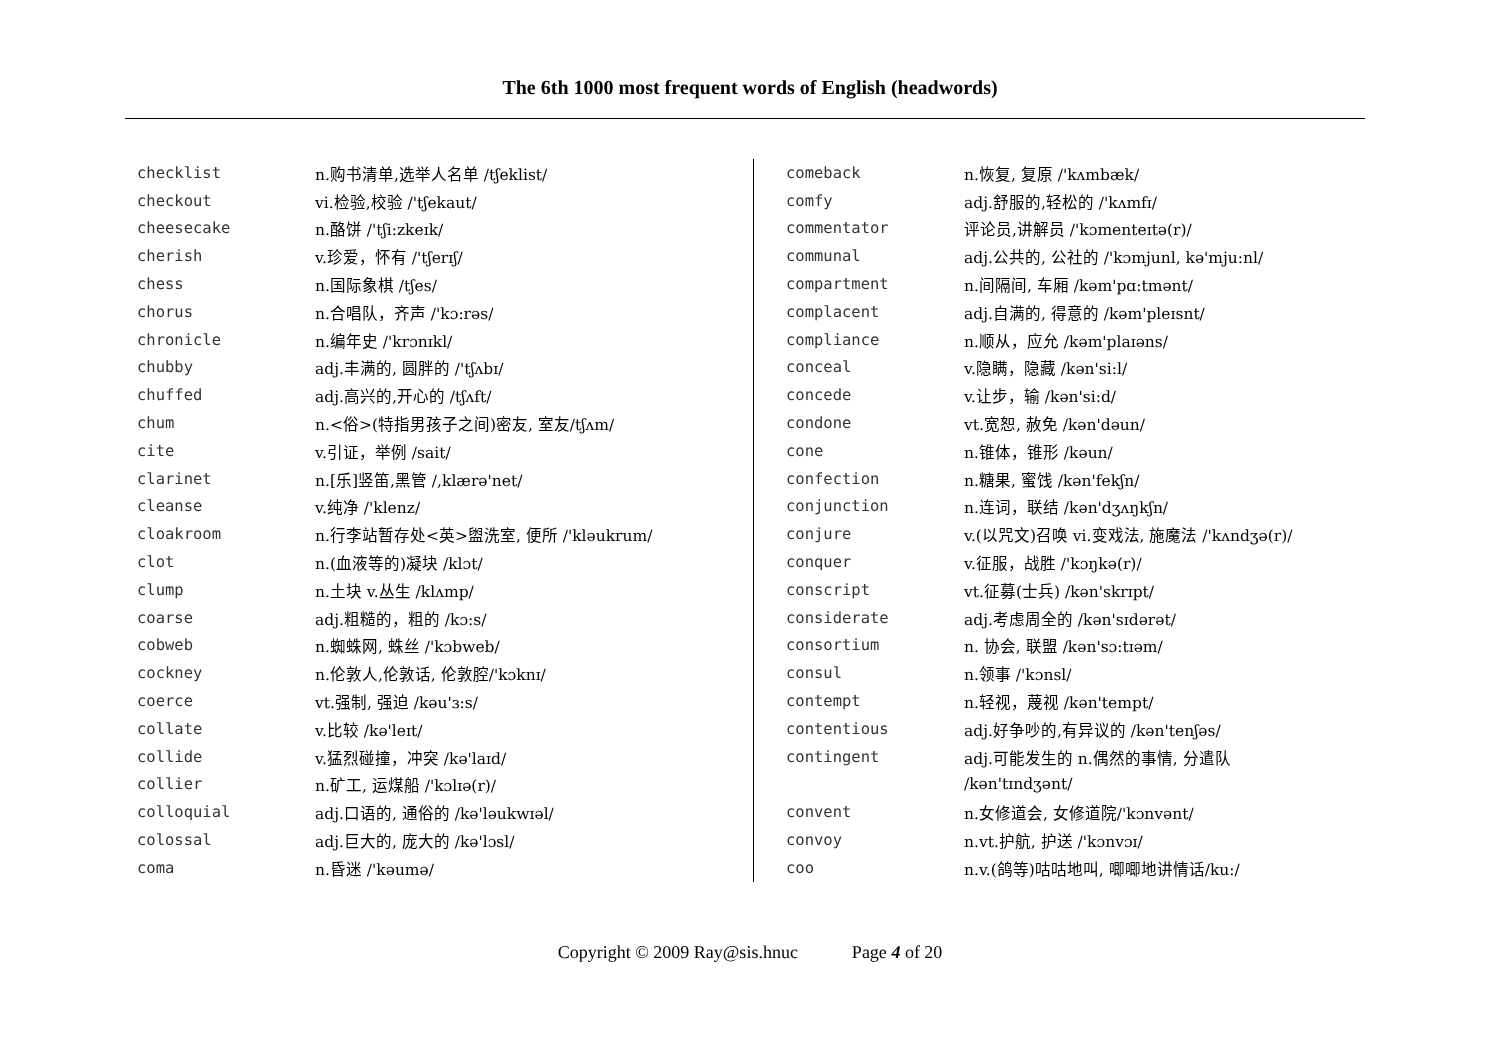The 6th 1000 most frequent words of English (headwords)
| checklist | n.购书清单,选举人名单 /tʃeklist/ |
| checkout | vi.检验,校验 /'tʃekaut/ |
| cheesecake | n.酪饼 /'tʃi:zkeɪk/ |
| cherish | v.珍爱，怀有 /'tʃerɪʃ/ |
| chess | n.国际象棋 /tʃes/ |
| chorus | n.合唱队，齐声 /'kɔ:rəs/ |
| chronicle | n.编年史 /'krɔnɪkl/ |
| chubby | adj.丰满的, 圆胖的 /'tʃʌbɪ/ |
| chuffed | adj.高兴的,开心的 /tʃʌft/ |
| chum | n.<俗>(特指男孩子之间)密友, 室友 /tʃʌm/ |
| cite | v.引证，举例 /sait/ |
| clarinet | n.[乐]竖笛,黑管 /,klærə'net/ |
| cleanse | v.纯净 /'klenz/ |
| cloakroom | n.行李站暂存处<英>盥洗室, 便所 /'kləukrum/ |
| clot | n.(血液等的)凝块 /klɔt/ |
| clump | n.土块 v.丛生 /klʌmp/ |
| coarse | adj.粗糙的，粗的 /kɔ:s/ |
| cobweb | n.蜘蛛网, 蛛丝 /'kɔbweb/ |
| cockney | n.伦敦人,伦敦话, 伦敦腔 /'kɔknɪ/ |
| coerce | vt.强制, 强迫 /kəu'ɜ:s/ |
| collate | v.比较 /kə'leɪt/ |
| collide | v.猛烈碰撞，冲突 /kə'laɪd/ |
| collier | n.矿工, 运煤船 /'kɔlɪə(r)/ |
| colloquial | adj.口语的, 通俗的 /kə'ləukwɪəl/ |
| colossal | adj.巨大的, 庞大的 /kə'lɔsl/ |
| coma | n.昏迷 /'kəumə/ |
| comeback | n.恢复, 复原 /'kʌmbæk/ |
| comfy | adj.舒服的,轻松的 /'kʌmfɪ/ |
| commentator | 评论员,讲解员 /'kɔmenteɪtə(r)/ |
| communal | adj.公共的, 公社的 /'kɔmjunl, kə'mju:nl/ |
| compartment | n.间隔间, 车厢 /kəm'pɑ:tmənt/ |
| complacent | adj.自满的, 得意的 /kəm'pleɪsnt/ |
| compliance | n.顺从，应允 /kəm'plaɪəns/ |
| conceal | v.隐瞒，隐藏 /kən'si:l/ |
| concede | v.让步，输 /kən'si:d/ |
| condone | vt.宽恕, 赦免 /kən'dəun/ |
| cone | n.锥体，锥形 /kəun/ |
| confection | n.糖果, 蜜饯 /kən'fekʃn/ |
| conjunction | n.连词，联结 /kən'dʒʌŋkʃn/ |
| conjure | v.(以咒文)召唤 vi.变戏法, 施魔法 /'kʌndʒə(r)/ |
| conquer | v.征服，战胜 /'kɔŋkə(r)/ |
| conscript | vt.征募(士兵) /kən'skrɪpt/ |
| considerate | adj.考虑周全的 /kən'sɪdərət/ |
| consortium | n. 协会, 联盟 /kən'sɔ:tɪəm/ |
| consul | n.领事 /'kɔnsl/ |
| contempt | n.轻视，蔑视 /kən'tempt/ |
| contentious | adj.好争吵的,有异议的 /kən'tenʃəs/ |
| contingent | adj.可能发生的 n.偶然的事情, 分遣队 |
| | /kən'tɪndʒənt/ |
| convent | n.女修道会, 女修道院 /'kɔnvənt/ |
| convoy | n.vt.护航, 护送 /'kɔnvɔɪ/ |
| coo | n.v.(鸽等)咕咕地叫, 唧唧地讲情话 /ku:/ |
Copyright © 2009 Ray@sis.hnuc Page 4 of 20